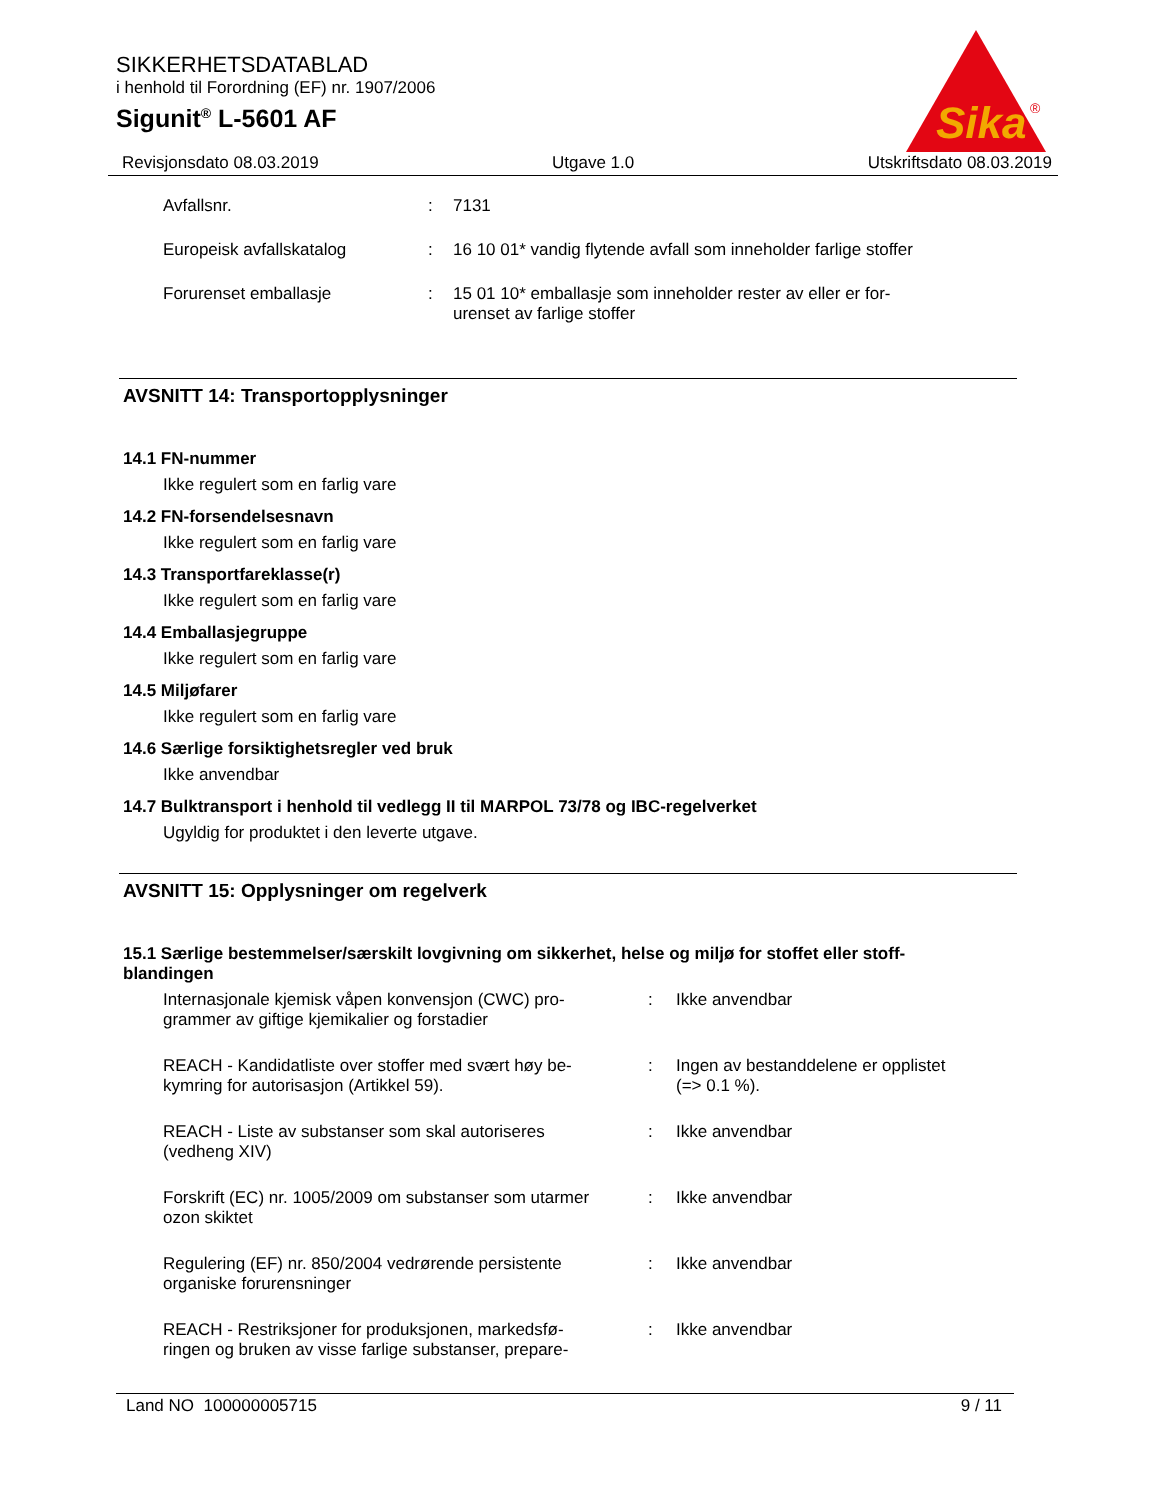SIKKERHETSDATABLAD
i henhold til Forordning (EF) nr. 1907/2006
Sigunit<sup>®</sup> L-5601 AF
Sika
®
Revisjonsdato 08.03.2019 Utgave 1.0 Utskriftsdato 08.03.2019
| Avfallsnr. | : | 7131 |
| Europeisk avfallskatalog | : | 16 10 01* vandig flytende avfall som inneholder farlige stoffer |
| Forurenset emballasje | : | 15 01 10* emballasje som inneholder rester av eller er for- urenset av farlige stoffer |
AVSNITT 14: Transportopplysninger
14.1 FN-nummer
Ikke regulert som en farlig vare
14.2 FN-forsendelsesnavn
Ikke regulert som en farlig vare
14.3 Transportfareklasse(r)
Ikke regulert som en farlig vare
14.4 Emballasjegruppe
Ikke regulert som en farlig vare
14.5 Miljøfarer
Ikke regulert som en farlig vare
14.6 Særlige forsiktighetsregler ved bruk
Ikke anvendbar
14.7 Bulktransport i henhold til vedlegg II til MARPOL 73/78 og IBC-regelverket
Ugyldig for produktet i den leverte utgave.
AVSNITT 15: Opplysninger om regelverk
15.1 Særlige bestemmelser/særskilt lovgivning om sikkerhet, helse og miljø for stoffet eller stoff-
blandingen
| Internasjonale kjemisk våpen konvensjon (CWC) pro- grammer av giftige kjemikalier og forstadier | : | Ikke anvendbar |
| REACH - Kandidatliste over stoffer med svært høy be- kymring for autorisasjon (Artikkel 59). | : | Ingen av bestanddelene er opplistet (=> 0.1 %). |
| REACH - Liste av substanser som skal autoriseres (vedheng XIV) | : | Ikke anvendbar |
| Forskrift (EC) nr. 1005/2009 om substanser som utarmer ozon skiktet | : | Ikke anvendbar |
| Regulering (EF) nr. 850/2004 vedrørende persistente organiske forurensninger | : | Ikke anvendbar |
| REACH - Restriksjoner for produksjonen, markedsfø- ringen og bruken av visse farlige substanser, prepare- | : | Ikke anvendbar |
Land NO 100000005715 9 / 11